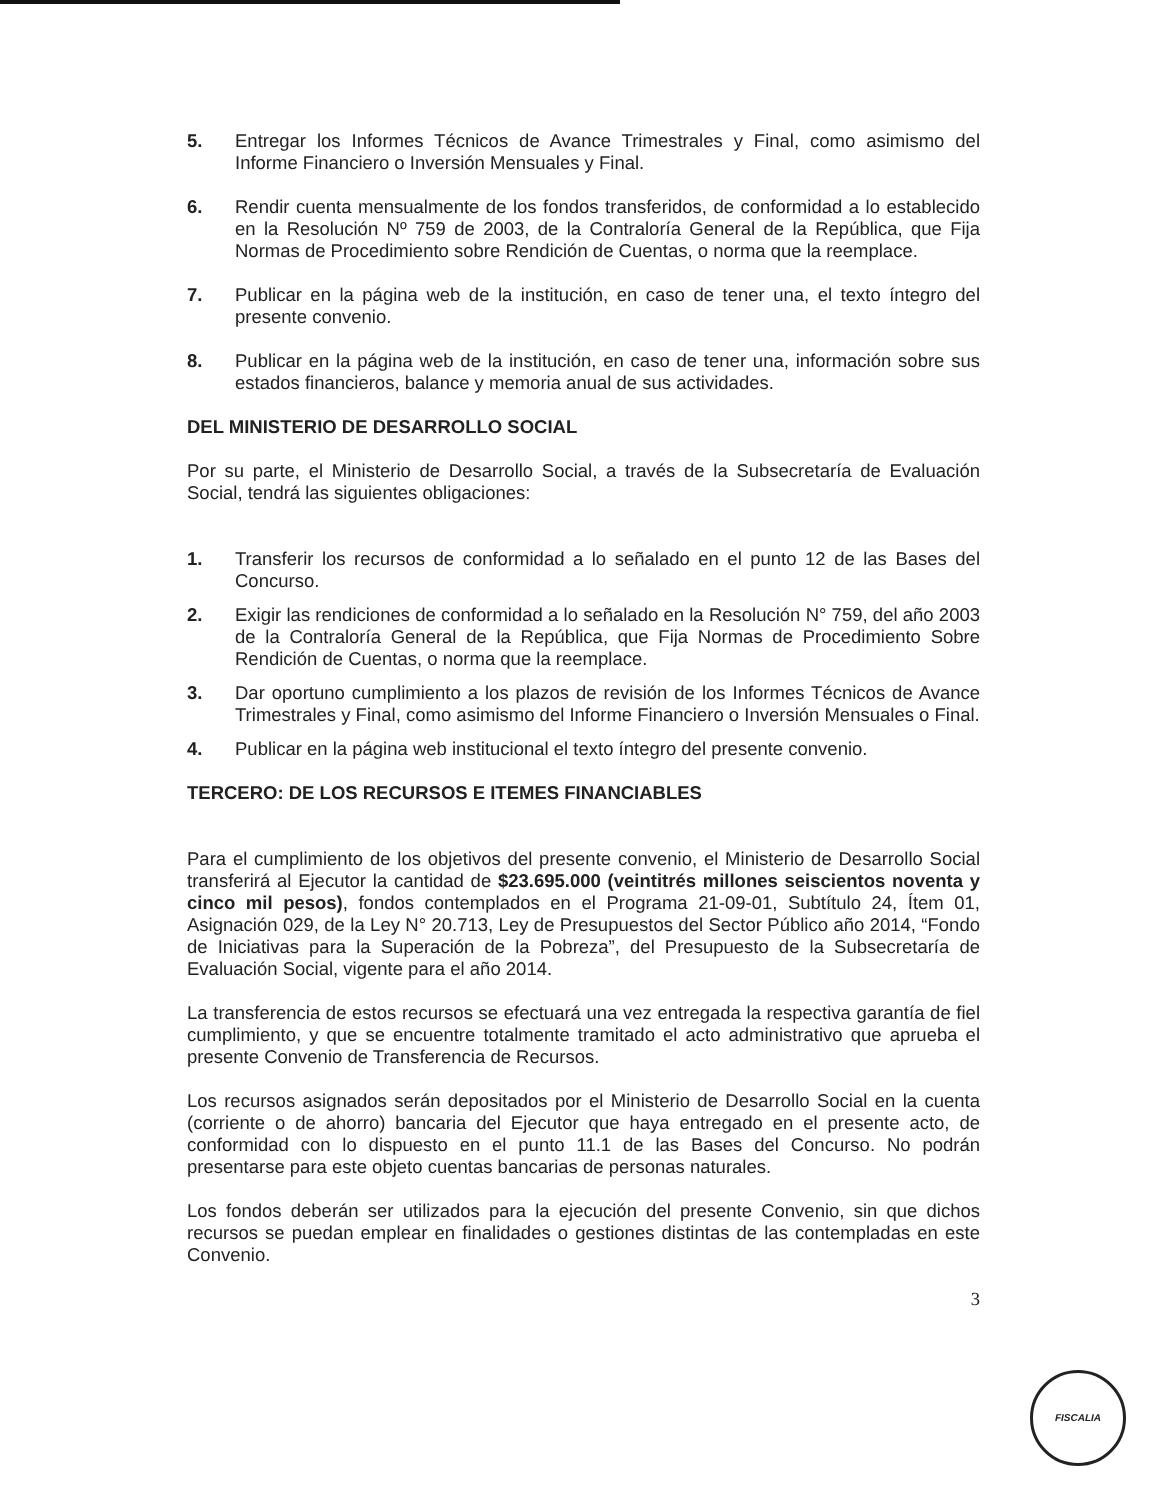5. Entregar los Informes Técnicos de Avance Trimestrales y Final, como asimismo del Informe Financiero o Inversión Mensuales y Final.
6. Rendir cuenta mensualmente de los fondos transferidos, de conformidad a lo establecido en la Resolución Nº 759 de 2003, de la Contraloría General de la República, que Fija Normas de Procedimiento sobre Rendición de Cuentas, o norma que la reemplace.
7. Publicar en la página web de la institución, en caso de tener una, el texto íntegro del presente convenio.
8. Publicar en la página web de la institución, en caso de tener una, información sobre sus estados financieros, balance y memoria anual de sus actividades.
DEL MINISTERIO DE DESARROLLO SOCIAL
Por su parte, el Ministerio de Desarrollo Social, a través de la Subsecretaría de Evaluación Social, tendrá las siguientes obligaciones:
1. Transferir los recursos de conformidad a lo señalado en el punto 12 de las Bases del Concurso.
2. Exigir las rendiciones de conformidad a lo señalado en la Resolución N° 759, del año 2003 de la Contraloría General de la República, que Fija Normas de Procedimiento Sobre Rendición de Cuentas, o norma que la reemplace.
3. Dar oportuno cumplimiento a los plazos de revisión de los Informes Técnicos de Avance Trimestrales y Final, como asimismo del Informe Financiero o Inversión Mensuales o Final.
4. Publicar en la página web institucional el texto íntegro del presente convenio.
TERCERO: DE LOS RECURSOS E ITEMES FINANCIABLES
Para el cumplimiento de los objetivos del presente convenio, el Ministerio de Desarrollo Social transferirá al Ejecutor la cantidad de $23.695.000 (veintitrés millones seiscientos noventa y cinco mil pesos), fondos contemplados en el Programa 21-09-01, Subtítulo 24, Ítem 01, Asignación 029, de la Ley N° 20.713, Ley de Presupuestos del Sector Público año 2014, “Fondo de Iniciativas para la Superación de la Pobreza”, del Presupuesto de la Subsecretaría de Evaluación Social, vigente para el año 2014.
La transferencia de estos recursos se efectuará una vez entregada la respectiva garantía de fiel cumplimiento, y que se encuentre totalmente tramitado el acto administrativo que aprueba el presente Convenio de Transferencia de Recursos.
Los recursos asignados serán depositados por el Ministerio de Desarrollo Social en la cuenta (corriente o de ahorro) bancaria del Ejecutor que haya entregado en el presente acto, de conformidad con lo dispuesto en el punto 11.1 de las Bases del Concurso. No podrán presentarse para este objeto cuentas bancarias de personas naturales.
Los fondos deberán ser utilizados para la ejecución del presente Convenio, sin que dichos recursos se puedan emplear en finalidades o gestiones distintas de las contempladas en este Convenio.
3
FISCALIA